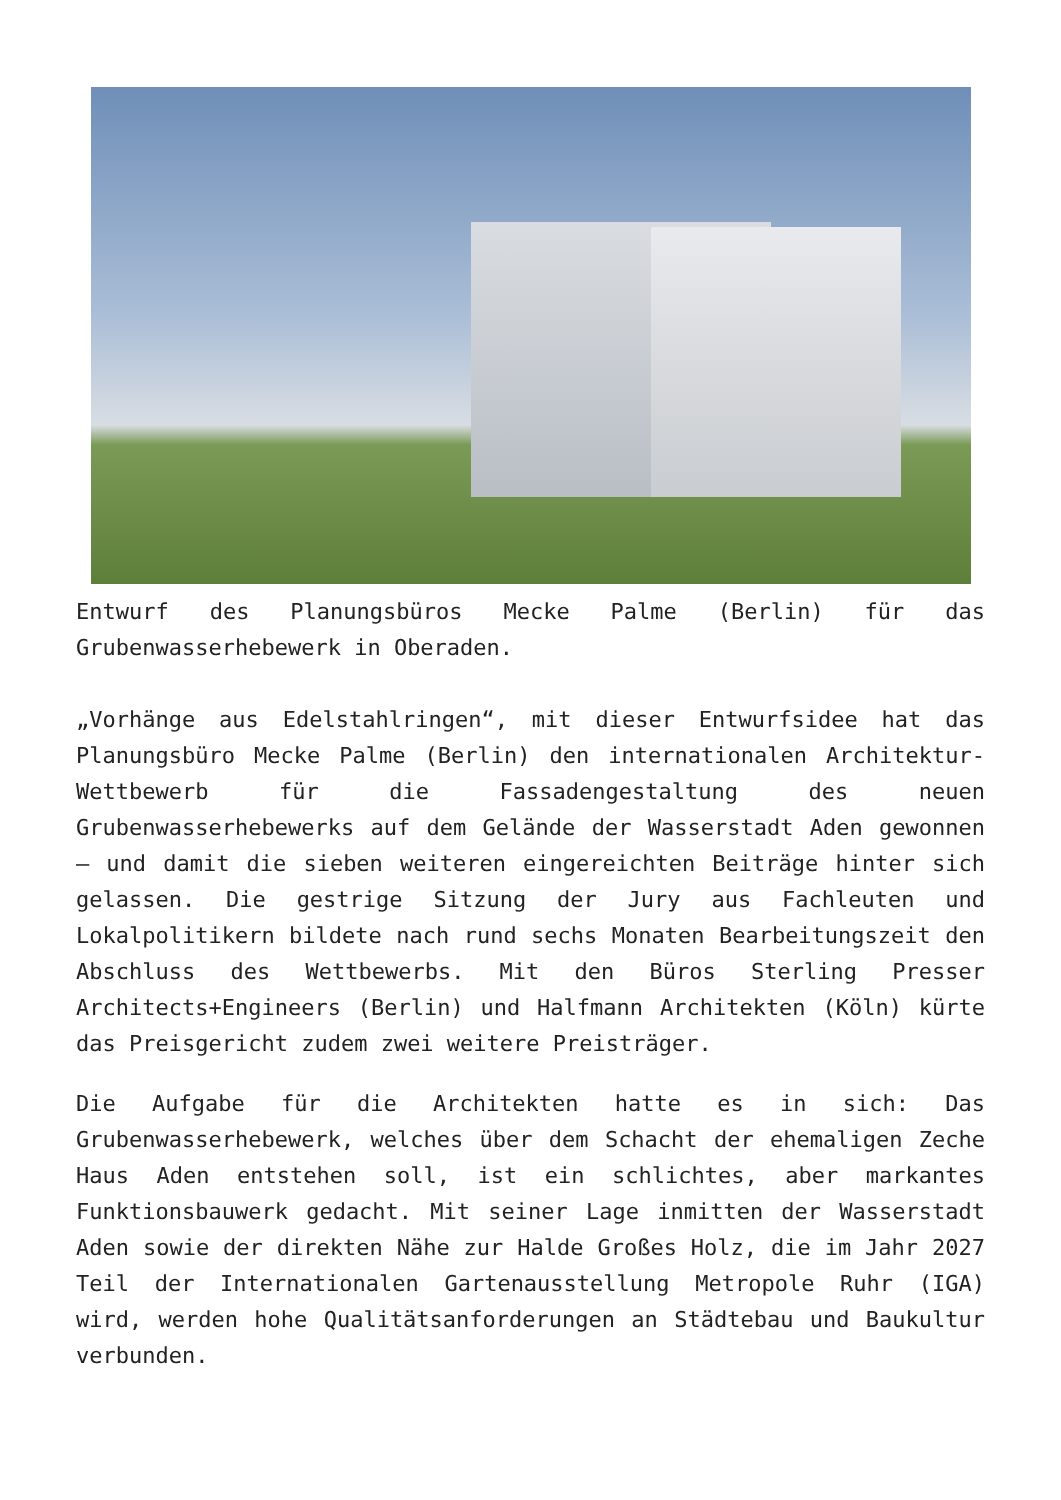Entwurf des Planungsbüros Mecke Palme (Berlin) für das Grubenwasserhebewerk in Oberaden.
„Vorhänge aus Edelstahlringen“, mit dieser Entwurfsidee hat das Planungsbüro Mecke Palme (Berlin) den internationalen Architektur-Wettbewerb für die Fassadengestaltung des neuen Grubenwasserhebewerks auf dem Gelände der Wasserstadt Aden gewonnen – und damit die sieben weiteren eingereichten Beiträge hinter sich gelassen. Die gestrige Sitzung der Jury aus Fachleuten und Lokalpolitikern bildete nach rund sechs Monaten Bearbeitungszeit den Abschluss des Wettbewerbs. Mit den Büros Sterling Presser Architects+Engineers (Berlin) und Halfmann Architekten (Köln) kürte das Preisgericht zudem zwei weitere Preisträger.
Die Aufgabe für die Architekten hatte es in sich: Das Grubenwasserhebewerk, welches über dem Schacht der ehemaligen Zeche Haus Aden entstehen soll, ist ein schlichtes, aber markantes Funktionsbauwerk gedacht. Mit seiner Lage inmitten der Wasserstadt Aden sowie der direkten Nähe zur Halde Großes Holz, die im Jahr 2027 Teil der Internationalen Gartenausstellung Metropole Ruhr (IGA) wird, werden hohe Qualitätsanforderungen an Städtebau und Baukultur verbunden.